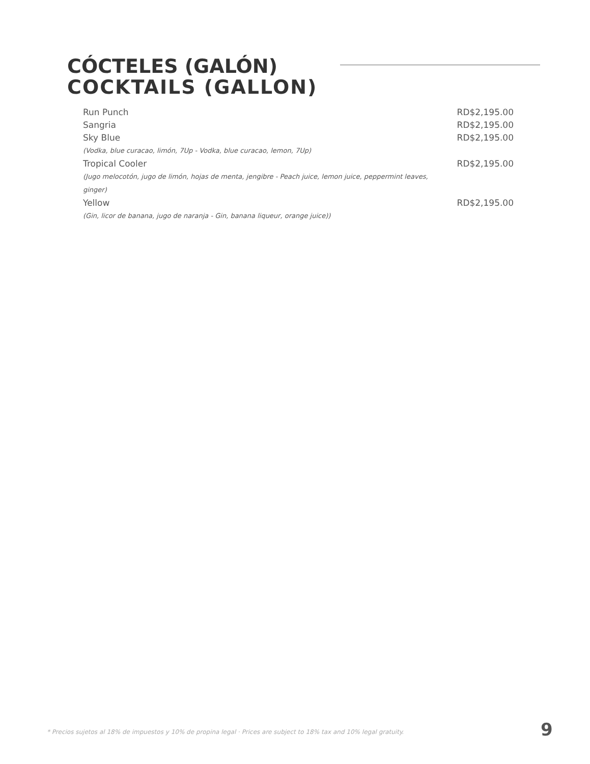CÓCTELES (GALÓN)
COCKTAILS (GALLON)
Run Punch RD$2,195.00
Sangria RD$2,195.00
Sky Blue RD$2,195.00
(Vodka, blue curacao, limón, 7Up - Vodka, blue curacao, lemon, 7Up)
Tropical Cooler RD$2,195.00
(Jugo melocotón, jugo de limón, hojas de menta, jengibre - Peach juice, lemon juice, peppermint leaves, ginger)
Yellow RD$2,195.00
(Gin, licor de banana, jugo de naranja - Gin, banana liqueur, orange juice))
* Precios sujetos al 18% de impuestos y 10% de propina legal · Prices are subject to 18% tax and 10% legal gratuity.
9